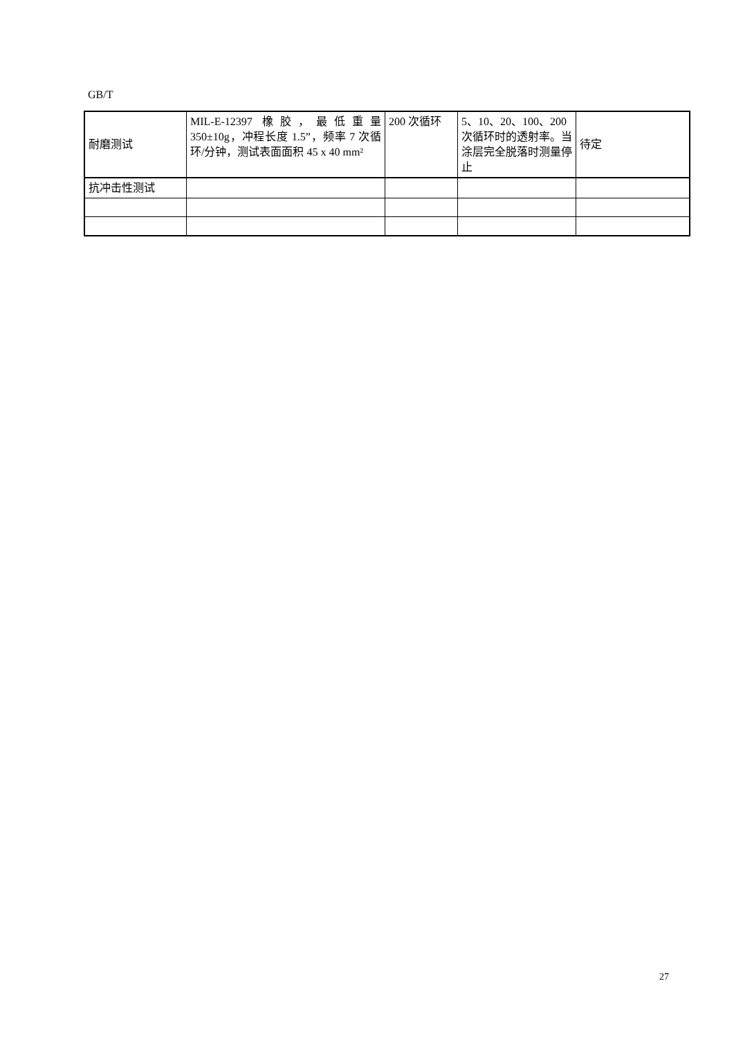GB/T
| 耐磨测试 | MIL-E-12397 橡胶，最低重量350±10g，冲程长度 1.5”，频率 7 次循环/分钟，测试表面面积 45 x 40 mm² | 200 次循环 | 5、10、20、100、200 次循环时的透射率。当涂层完全脱落时测量停止 | 待定 |
| 抗冲击性测试 | | | | |
27